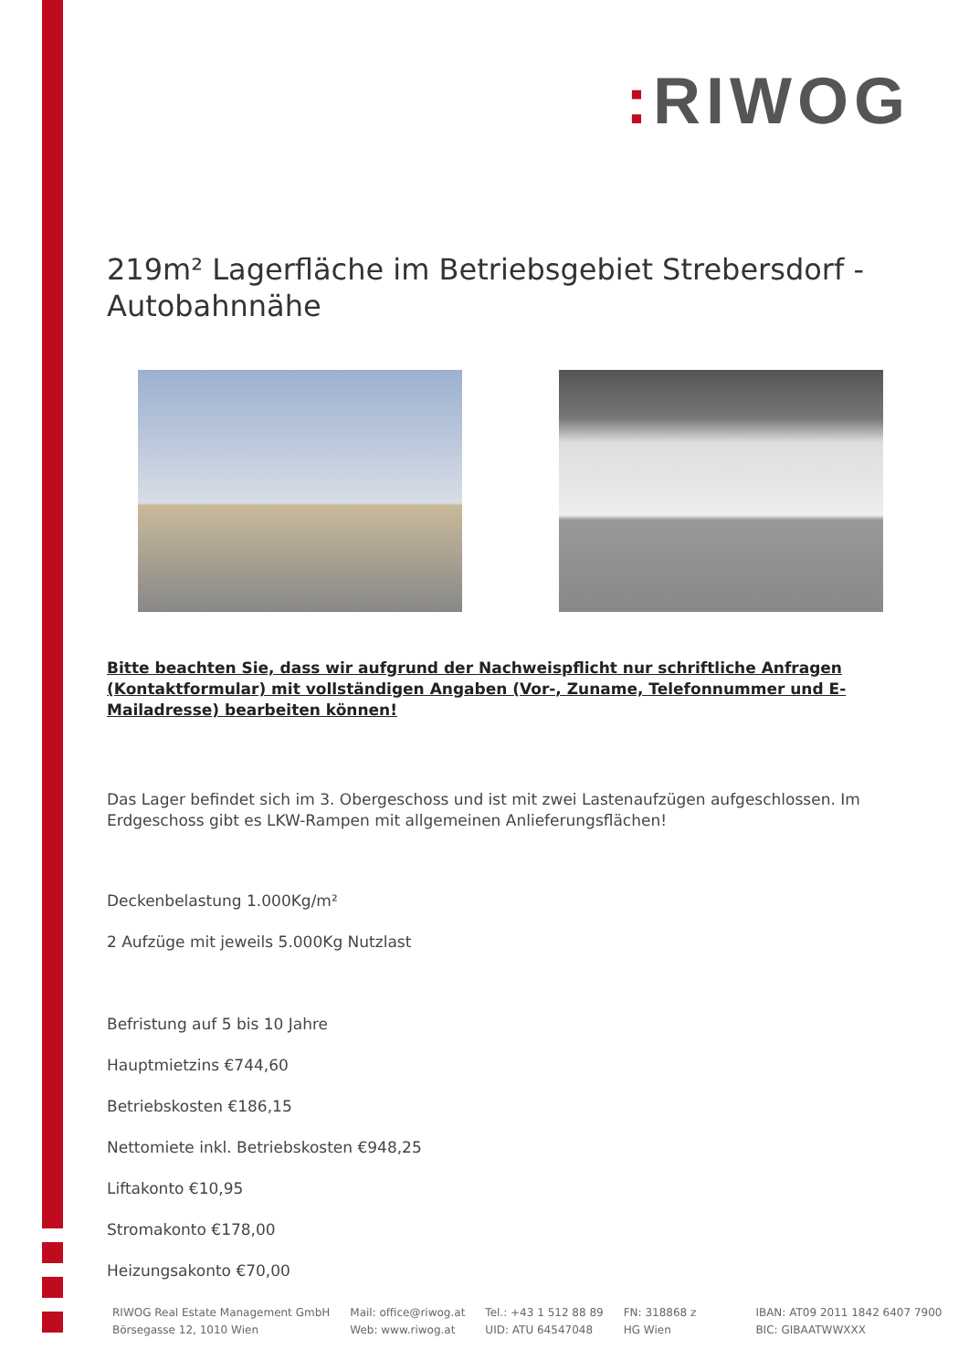: RIWOG
219m² Lagerfläche im Betriebsgebiet Strebersdorf - Autobahnnähe
Bitte beachten Sie, dass wir aufgrund der Nachweispflicht nur schriftliche Anfragen (Kontaktformular) mit vollständigen Angaben (Vor-, Zuname, Telefonnummer und E-Mailadresse) bearbeiten können!
Das Lager befindet sich im 3. Obergeschoss und ist mit zwei Lastenaufzügen aufgeschlossen. Im Erdgeschoss gibt es LKW-Rampen mit allgemeinen Anlieferungsflächen!
Deckenbelastung 1.000Kg/m²
2 Aufzüge mit jeweils 5.000Kg Nutzlast
Befristung auf 5 bis 10 Jahre
Hauptmietzins €744,60
Betriebskosten €186,15
Nettomiete inkl. Betriebskosten €948,25
Liftakonto €10,95
Stromakonto €178,00
Heizungsakonto €70,00
RIWOG Real Estate Management GmbH
Börsegasse 12, 1010 Wien
Mail: office@riwog.at
Web: www.riwog.at
Tel.: +43 1 512 88 89
UID: ATU 64547048
FN: 318868 z
HG Wien
IBAN: AT09 2011 1842 6407 7900
BIC: GIBAATWWXXX